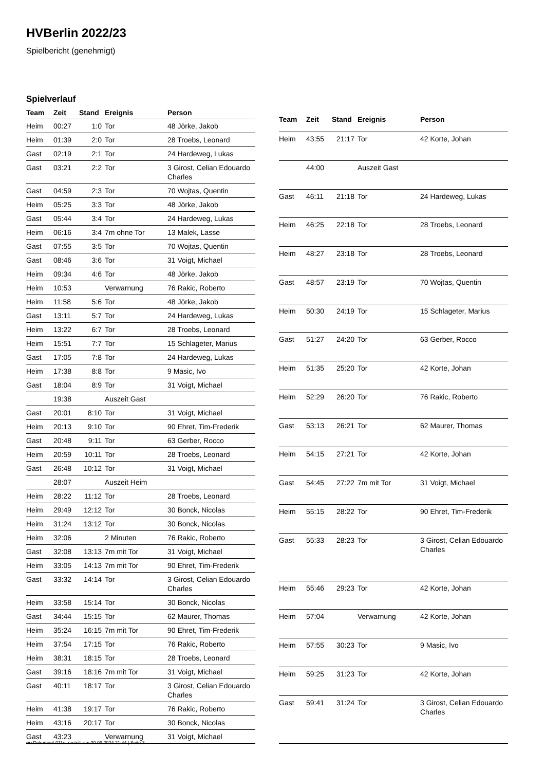HVBerlin 2022/23
Spielbericht (genehmigt)
Spielverlauf
| Team | Zeit | Stand | Ereignis | Person |
| --- | --- | --- | --- | --- |
| Heim | 00:27 | 1:0 | Tor | 48 Jörke, Jakob |
| Heim | 01:39 | 2:0 | Tor | 28 Troebs, Leonard |
| Gast | 02:19 | 2:1 | Tor | 24 Hardeweg, Lukas |
| Gast | 03:21 | 2:2 | Tor | 3 Girost, Celian Edouardo Charles |
| Gast | 04:59 | 2:3 | Tor | 70 Wojtas, Quentin |
| Heim | 05:25 | 3:3 | Tor | 48 Jörke, Jakob |
| Gast | 05:44 | 3:4 | Tor | 24 Hardeweg, Lukas |
| Heim | 06:16 | 3:4 | 7m ohne Tor | 13 Malek, Lasse |
| Gast | 07:55 | 3:5 | Tor | 70 Wojtas, Quentin |
| Gast | 08:46 | 3:6 | Tor | 31 Voigt, Michael |
| Heim | 09:34 | 4:6 | Tor | 48 Jörke, Jakob |
| Heim | 10:53 | | Verwarnung | 76 Rakic, Roberto |
| Heim | 11:58 | 5:6 | Tor | 48 Jörke, Jakob |
| Gast | 13:11 | 5:7 | Tor | 24 Hardeweg, Lukas |
| Heim | 13:22 | 6:7 | Tor | 28 Troebs, Leonard |
| Heim | 15:51 | 7:7 | Tor | 15 Schlageter, Marius |
| Gast | 17:05 | 7:8 | Tor | 24 Hardeweg, Lukas |
| Heim | 17:38 | 8:8 | Tor | 9 Masic, Ivo |
| Gast | 18:04 | 8:9 | Tor | 31 Voigt, Michael |
| | 19:38 | | Auszeit Gast | |
| Gast | 20:01 | 8:10 | Tor | 31 Voigt, Michael |
| Heim | 20:13 | 9:10 | Tor | 90 Ehret, Tim-Frederik |
| Gast | 20:48 | 9:11 | Tor | 63 Gerber, Rocco |
| Heim | 20:59 | 10:11 | Tor | 28 Troebs, Leonard |
| Gast | 26:48 | 10:12 | Tor | 31 Voigt, Michael |
| | 28:07 | | Auszeit Heim | |
| Heim | 28:22 | 11:12 | Tor | 28 Troebs, Leonard |
| Heim | 29:49 | 12:12 | Tor | 30 Bonck, Nicolas |
| Heim | 31:24 | 13:12 | Tor | 30 Bonck, Nicolas |
| Heim | 32:06 | | 2 Minuten | 76 Rakic, Roberto |
| Gast | 32:08 | 13:13 | 7m mit Tor | 31 Voigt, Michael |
| Heim | 33:05 | 14:13 | 7m mit Tor | 90 Ehret, Tim-Frederik |
| Gast | 33:32 | 14:14 | Tor | 3 Girost, Celian Edouardo Charles |
| Heim | 33:58 | 15:14 | Tor | 30 Bonck, Nicolas |
| Gast | 34:44 | 15:15 | Tor | 62 Maurer, Thomas |
| Heim | 35:24 | 16:15 | 7m mit Tor | 90 Ehret, Tim-Frederik |
| Heim | 37:54 | 17:15 | Tor | 76 Rakic, Roberto |
| Heim | 38:31 | 18:15 | Tor | 28 Troebs, Leonard |
| Gast | 39:16 | 18:16 | 7m mit Tor | 31 Voigt, Michael |
| Gast | 40:11 | 18:17 | Tor | 3 Girost, Celian Edouardo Charles |
| Heim | 41:38 | 19:17 | Tor | 76 Rakic, Roberto |
| Heim | 43:16 | 20:17 | Tor | 30 Bonck, Nicolas |
| Gast | 43:23 | | Verwarnung | 31 Voigt, Michael |
| Team | Zeit | Stand | Ereignis | Person |
| --- | --- | --- | --- | --- |
| Heim | 43:55 | 21:17 | Tor | 42 Korte, Johan |
| | 44:00 | | Auszeit Gast | |
| Gast | 46:11 | 21:18 | Tor | 24 Hardeweg, Lukas |
| Heim | 46:25 | 22:18 | Tor | 28 Troebs, Leonard |
| Heim | 48:27 | 23:18 | Tor | 28 Troebs, Leonard |
| Gast | 48:57 | 23:19 | Tor | 70 Wojtas, Quentin |
| Heim | 50:30 | 24:19 | Tor | 15 Schlageter, Marius |
| Gast | 51:27 | 24:20 | Tor | 63 Gerber, Rocco |
| Heim | 51:35 | 25:20 | Tor | 42 Korte, Johan |
| Heim | 52:29 | 26:20 | Tor | 76 Rakic, Roberto |
| Gast | 53:13 | 26:21 | Tor | 62 Maurer, Thomas |
| Heim | 54:15 | 27:21 | Tor | 42 Korte, Johan |
| Gast | 54:45 | 27:22 | 7m mit Tor | 31 Voigt, Michael |
| Heim | 55:15 | 28:22 | Tor | 90 Ehret, Tim-Frederik |
| Gast | 55:33 | 28:23 | Tor | 3 Girost, Celian Edouardo Charles |
| Heim | 55:46 | 29:23 | Tor | 42 Korte, Johan |
| Heim | 57:04 | | Verwarnung | 42 Korte, Johan |
| Heim | 57:55 | 30:23 | Tor | 9 Masic, Ivo |
| Heim | 59:25 | 31:23 | Tor | 42 Korte, Johan |
| Gast | 59:41 | 31:24 | Tor | 3 Girost, Celian Edouardo Charles |
nu.Dokument 011e, erstellt am 30.09.2024 21:44 | Seite 3